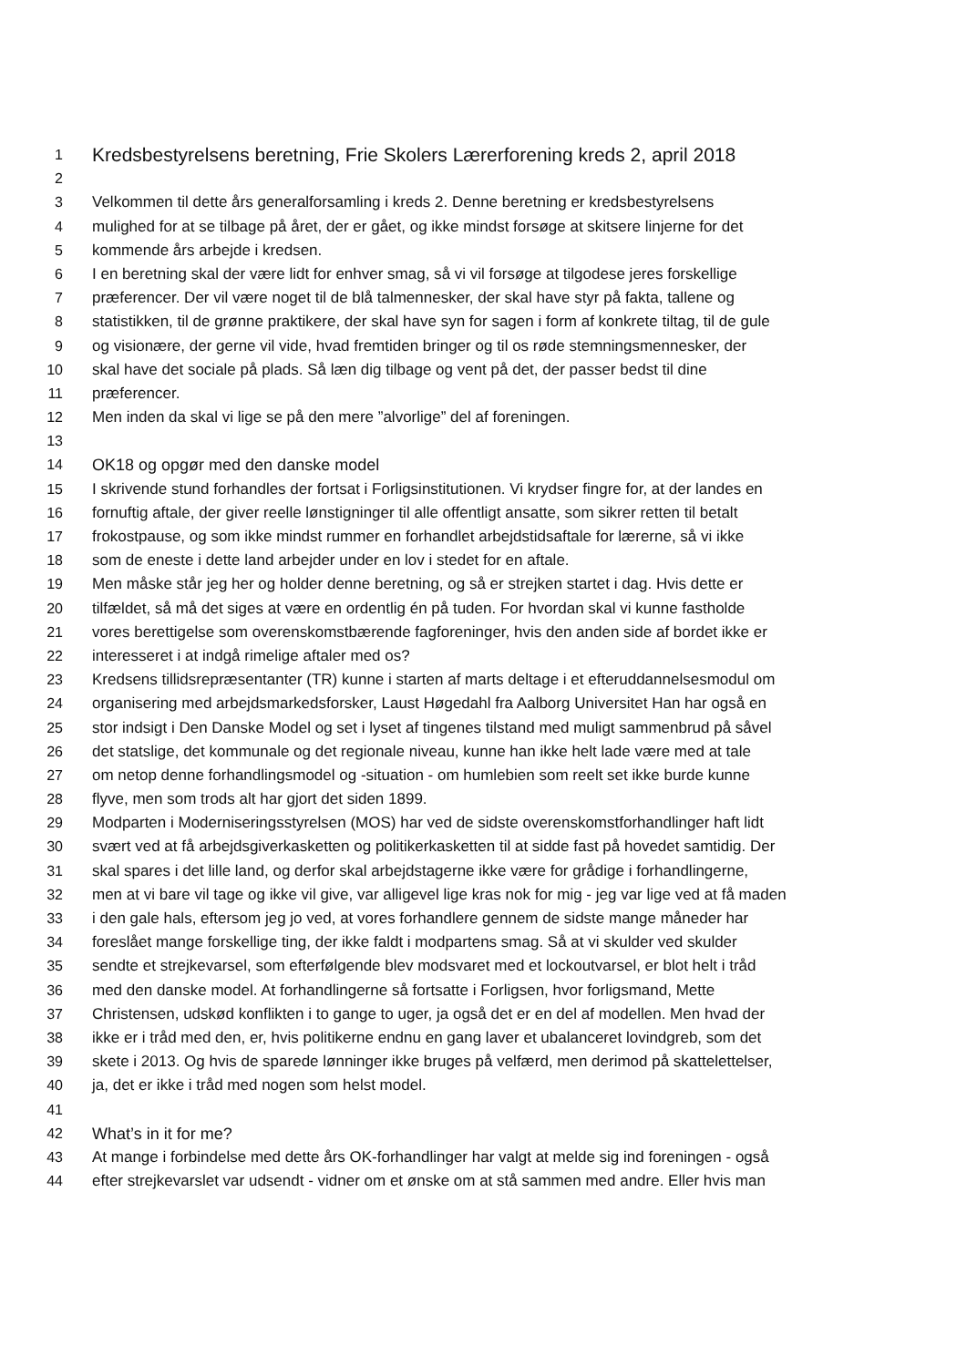1 Kredsbestyrelsens beretning, Frie Skolers Lærerforening kreds 2, april 2018
2
3 Velkommen til dette års generalforsamling i kreds 2. Denne beretning er kredsbestyrelsens
4 mulighed for at se tilbage på året, der er gået, og ikke mindst forsøge at skitsere linjerne for det
5 kommende års arbejde i kredsen.
6 I en beretning skal der være lidt for enhver smag, så vi vil forsøge at tilgodese jeres forskellige
7 præferencer. Der vil være noget til de blå talmennesker, der skal have styr på fakta, tallene og
8 statistikken, til de grønne praktikere, der skal have syn for sagen i form af konkrete tiltag, til de gule
9 og visionære, der gerne vil vide, hvad fremtiden bringer og til os røde stemningsmennesker, der
10 skal have det sociale på plads. Så læn dig tilbage og vent på det, der passer bedst til dine
11 præferencer.
12 Men inden da skal vi lige se på den mere ”alvorlige” del af foreningen.
13
14 OK18 og opgør med den danske model
15 I skrivende stund forhandles der fortsat i Forligsinstitutionen. Vi krydser fingre for, at der landes en
16 fornuftig aftale, der giver reelle lønstigninger til alle offentligt ansatte, som sikrer retten til betalt
17 frokostpause, og som ikke mindst rummer en forhandlet arbejdstidsaftale for lærerne, så vi ikke
18 som de eneste i dette land arbejder under en lov i stedet for en aftale.
19 Men måske står jeg her og holder denne beretning, og så er strejken startet i dag. Hvis dette er
20 tilfældet, så må det siges at være en ordentlig én på tuden. For hvordan skal vi kunne fastholde
21 vores berettigelse som overenskomstbærende fagforeninger, hvis den anden side af bordet ikke er
22 interesseret i at indgå rimelige aftaler med os?
23 Kredsens tillidsrepræsentanter (TR) kunne i starten af marts deltage i et efteruddannelsesmodul om
24 organisering med arbejdsmarkedsforsker, Laust Høgedahl fra Aalborg Universitet Han har også en
25 stor indsigt i Den Danske Model og set i lyset af tingenes tilstand med muligt sammenbrud på såvel
26 det statslige, det kommunale og det regionale niveau, kunne han ikke helt lade være med at tale
27 om netop denne forhandlingsmodel og -situation - om humlebien som reelt set ikke burde kunne
28 flyve, men som trods alt har gjort det siden 1899.
29 Modparten i Moderniseringsstyrelsen (MOS) har ved de sidste overenskomstforhandlinger haft lidt
30 svært ved at få arbejdsgiverkasketten og politikerkasketten til at sidde fast på hovedet samtidig. Der
31 skal spares i det lille land, og derfor skal arbejdstagerne ikke være for grådige i forhandlingerne,
32 men at vi bare vil tage og ikke vil give, var alligevel lige kras nok for mig - jeg var lige ved at få maden
33 i den gale hals, eftersom jeg jo ved, at vores forhandlere gennem de sidste mange måneder har
34 foreslået mange forskellige ting, der ikke faldt i modpartens smag. Så at vi skulder ved skulder
35 sendte et strejkevarsel, som efterfølgende blev modsvaret med et lockoutvarsel, er blot helt i tråd
36 med den danske model. At forhandlingerne så fortsatte i Forligsen, hvor forligsmand, Mette
37 Christensen, udskød konflikten i to gange to uger, ja også det er en del af modellen. Men hvad der
38 ikke er i tråd med den, er, hvis politikerne endnu en gang laver et ubalanceret lovindgreb, som det
39 skete i 2013. Og hvis de sparede lønninger ikke bruges på velfærd, men derimod på skattelettelser,
40 ja, det er ikke i tråd med nogen som helst model.
41
42 What’s in it for me?
43 At mange i forbindelse med dette års OK-forhandlinger har valgt at melde sig ind foreningen - også
44 efter strejkevarslet var udsendt - vidner om et ønske om at stå sammen med andre. Eller hvis man